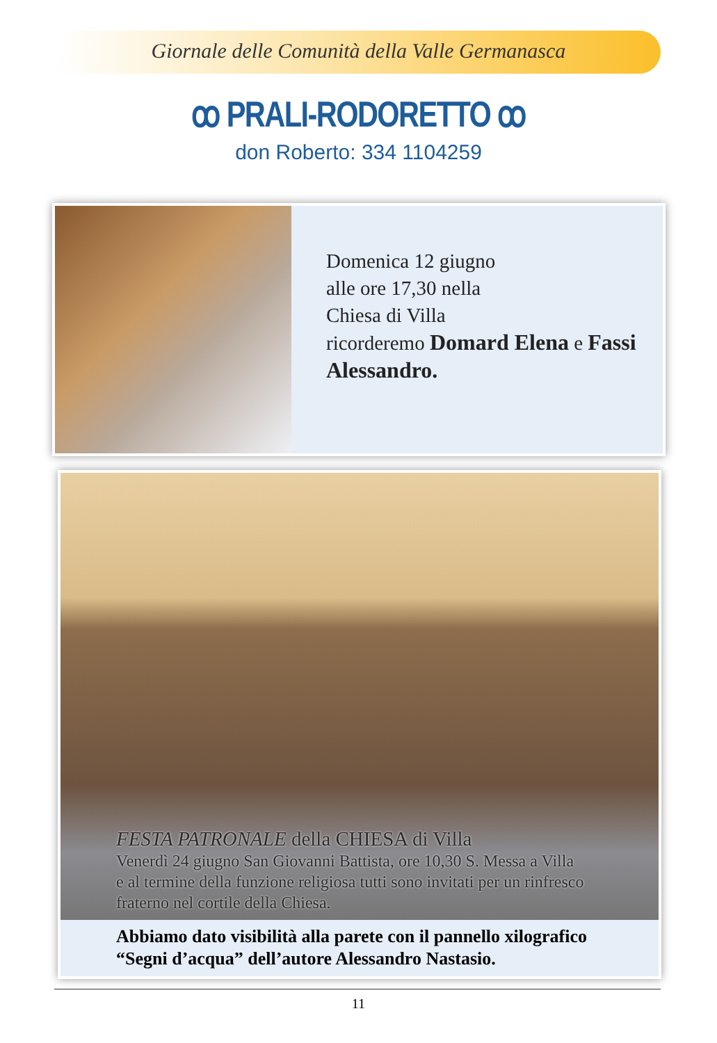Giornale delle Comunità della Valle Germanasca
ꝏ PRALI-RODORETTO ꝏ
don Roberto: 334 1104259
Domenica 12 giugno
alle ore 17,30 nella
Chiesa di Villa
ricorderemo Domard Elena e Fassi Alessandro.
FESTA PATRONALE della CHIESA di Villa
Venerdì 24 giugno San Giovanni Battista, ore 10,30 S. Messa a Villa
e al termine della funzione religiosa tutti sono invitati per un rinfresco
fraterno nel cortile della Chiesa.
Abbiamo dato visibilità alla parete con il pannello xilografico
“Segni d’acqua” dell’autore Alessandro Nastasio.
11